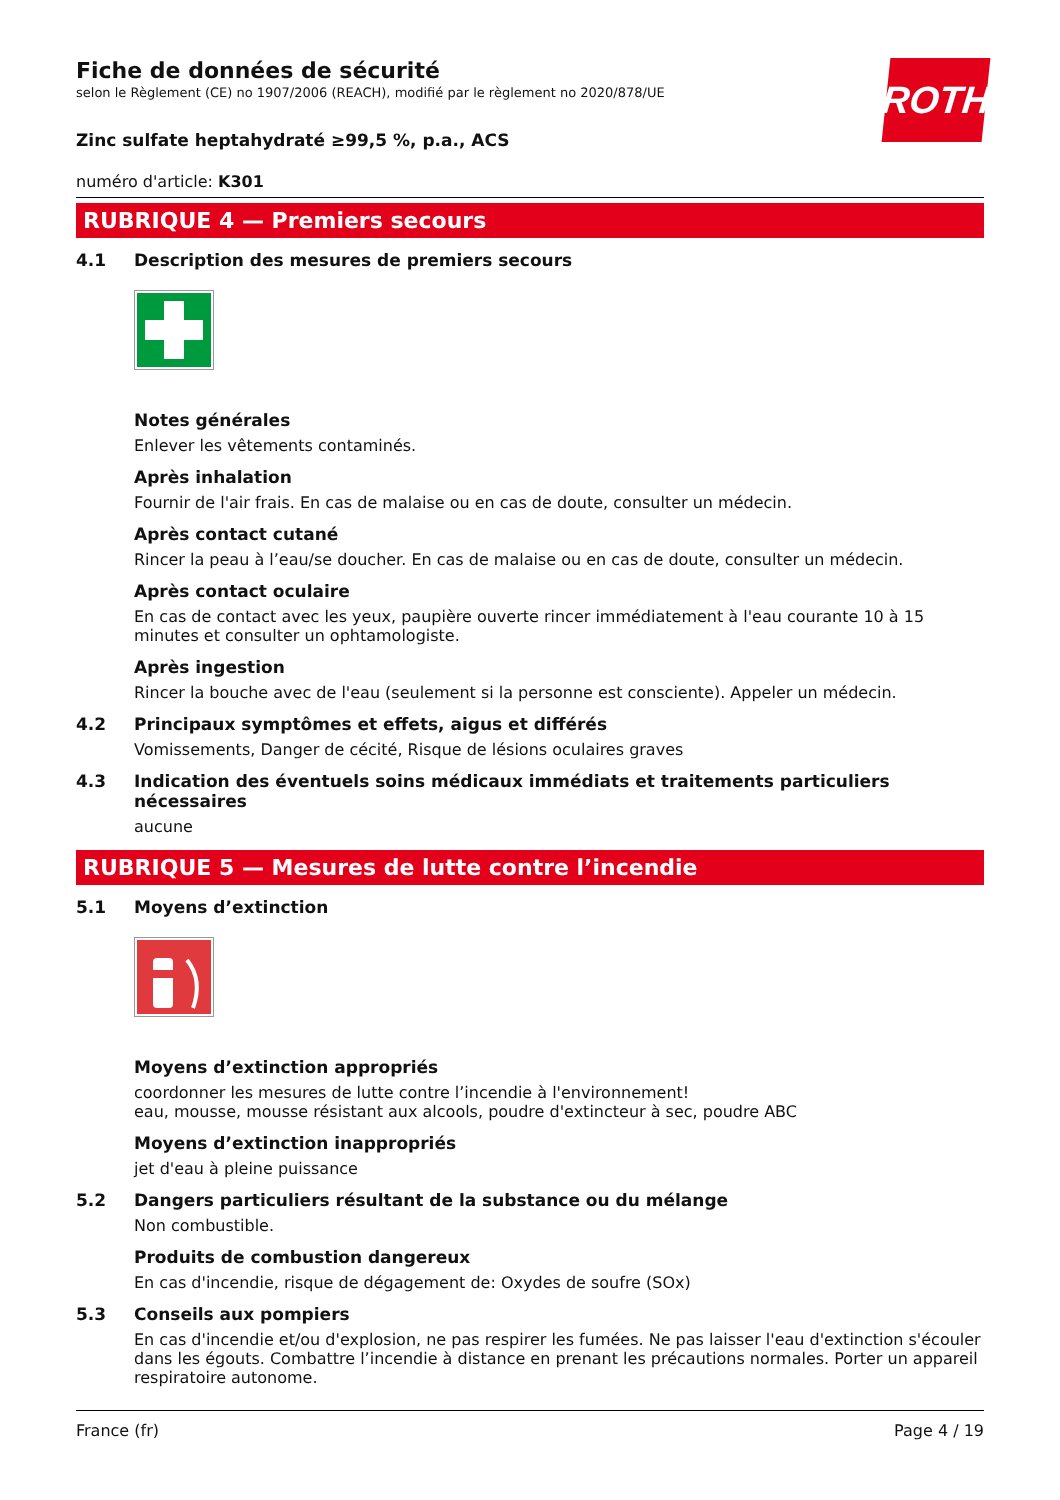ROTH
Fiche de données de sécurité
selon le Règlement (CE) no 1907/2006 (REACH), modifié par le règlement no 2020/878/UE
Zinc sulfate heptahydraté ≥99,5 %, p.a., ACS
numéro d'article: K301
RUBRIQUE 4 — Premiers secours
4.1 Description des mesures de premiers secours
Notes générales
Enlever les vêtements contaminés.
Après inhalation
Fournir de l'air frais. En cas de malaise ou en cas de doute, consulter un médecin.
Après contact cutané
Rincer la peau à l’eau/se doucher. En cas de malaise ou en cas de doute, consulter un médecin.
Après contact oculaire
En cas de contact avec les yeux, paupière ouverte rincer immédiatement à l'eau courante 10 à 15 minutes et consulter un ophtamologiste.
Après ingestion
Rincer la bouche avec de l'eau (seulement si la personne est consciente). Appeler un médecin.
4.2 Principaux symptômes et effets, aigus et différés
Vomissements, Danger de cécité, Risque de lésions oculaires graves
4.3 Indication des éventuels soins médicaux immédiats et traitements particuliers nécessaires
aucune
RUBRIQUE 5 — Mesures de lutte contre l’incendie
5.1 Moyens d’extinction
Moyens d’extinction appropriés
coordonner les mesures de lutte contre l’incendie à l'environnement!
eau, mousse, mousse résistant aux alcools, poudre d'extincteur à sec, poudre ABC
Moyens d’extinction inappropriés
jet d'eau à pleine puissance
5.2 Dangers particuliers résultant de la substance ou du mélange
Non combustible.
Produits de combustion dangereux
En cas d'incendie, risque de dégagement de: Oxydes de soufre (SOx)
5.3 Conseils aux pompiers
En cas d'incendie et/ou d'explosion, ne pas respirer les fumées. Ne pas laisser l'eau d'extinction s'écouler dans les égouts. Combattre l’incendie à distance en prenant les précautions normales. Porter un appareil respiratoire autonome.
France (fr) Page 4 / 19